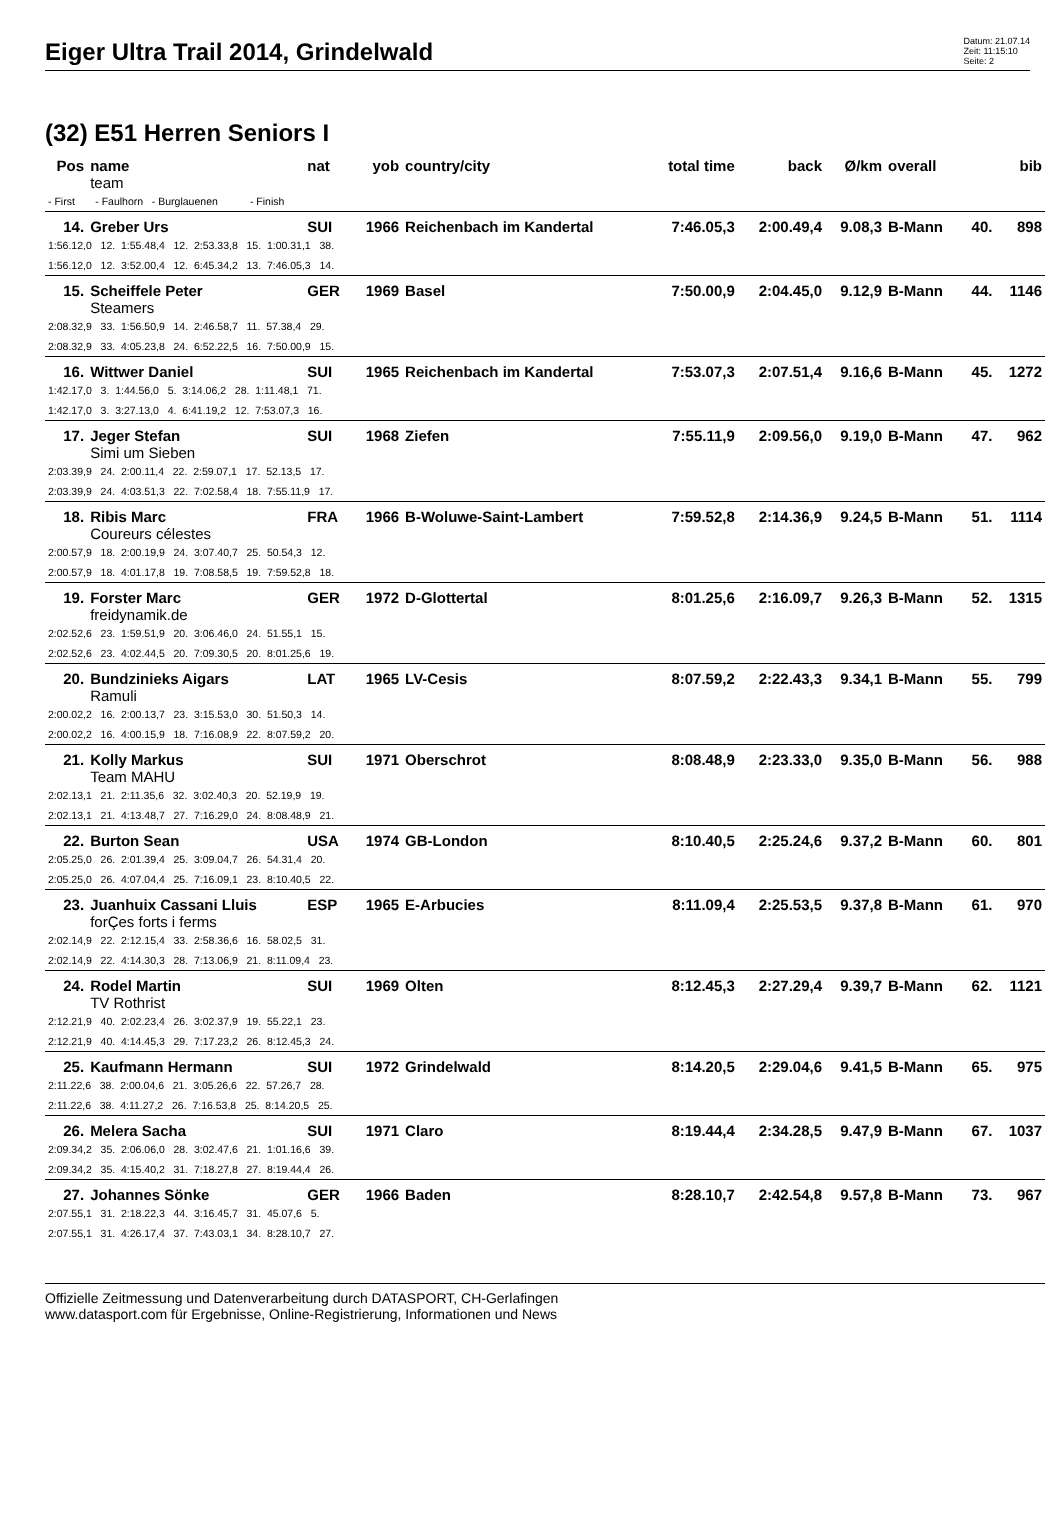Eiger Ultra Trail 2014, Grindelwald
Datum: 21.07.14
Zeit: 11:15:10
Seite: 2
(32) E51 Herren Seniors I
| Pos | name | nat | yob | country/city | total time | back | Ø/km | overall | | bib |
| --- | --- | --- | --- | --- | --- | --- | --- | --- | --- | --- |
| | team | | | | | | | | | |
| - First - Faulhorn - Burglauenen - Finish | | | | | | | | | | |
| 14. | Greber Urs | SUI | 1966 | Reichenbach im Kandertal | 7:46.05,3 | 2:00.49,4 | 9.08,3 | B-Mann | 40. | 898 |
| 1:56.12,0 12. 1:55.48,4 12. 2:53.33,8 15. 1:00.31,1 38. | | | | | | | | | | |
| 1:56.12,0 12. 3:52.00,4 12. 6:45.34,2 13. 7:46.05,3 14. | | | | | | | | | | |
| 15. | Scheiffele Peter | GER | 1969 | Basel | 7:50.00,9 | 2:04.45,0 | 9.12,9 | B-Mann | 44. | 1146 |
| | Steamers | | | | | | | | | |
| 2:08.32,9 33. 1:56.50,9 14. 2:46.58,7 11. 57.38,4 29. | | | | | | | | | | |
| 2:08.32,9 33. 4:05.23,8 24. 6:52.22,5 16. 7:50.00,9 15. | | | | | | | | | | |
| 16. | Wittwer Daniel | SUI | 1965 | Reichenbach im Kandertal | 7:53.07,3 | 2:07.51,4 | 9.16,6 | B-Mann | 45. | 1272 |
| 1:42.17,0 3. 1:44.56,0 5. 3:14.06,2 28. 1:11.48,1 71. | | | | | | | | | | |
| 1:42.17,0 3. 3:27.13,0 4. 6:41.19,2 12. 7:53.07,3 16. | | | | | | | | | | |
| 17. | Jeger Stefan | SUI | 1968 | Ziefen | 7:55.11,9 | 2:09.56,0 | 9.19,0 | B-Mann | 47. | 962 |
| | Simi um Sieben | | | | | | | | | |
| 2:03.39,9 24. 2:00.11,4 22. 2:59.07,1 17. 52.13,5 17. | | | | | | | | | | |
| 2:03.39,9 24. 4:03.51,3 22. 7:02.58,4 18. 7:55.11,9 17. | | | | | | | | | | |
| 18. | Ribis Marc | FRA | 1966 | B-Woluwe-Saint-Lambert | 7:59.52,8 | 2:14.36,9 | 9.24,5 | B-Mann | 51. | 1114 |
| | Coureurs célestes | | | | | | | | | |
| 2:00.57,9 18. 2:00.19,9 24. 3:07.40,7 25. 50.54,3 12. | | | | | | | | | | |
| 2:00.57,9 18. 4:01.17,8 19. 7:08.58,5 19. 7:59.52,8 18. | | | | | | | | | | |
| 19. | Forster Marc | GER | 1972 | D-Glottertal | 8:01.25,6 | 2:16.09,7 | 9.26,3 | B-Mann | 52. | 1315 |
| | freidynamik.de | | | | | | | | | |
| 2:02.52,6 23. 1:59.51,9 20. 3:06.46,0 24. 51.55,1 15. | | | | | | | | | | |
| 2:02.52,6 23. 4:02.44,5 20. 7:09.30,5 20. 8:01.25,6 19. | | | | | | | | | | |
| 20. | Bundzinieks Aigars | LAT | 1965 | LV-Cesis | 8:07.59,2 | 2:22.43,3 | 9.34,1 | B-Mann | 55. | 799 |
| | Ramuli | | | | | | | | | |
| 2:00.02,2 16. 2:00.13,7 23. 3:15.53,0 30. 51.50,3 14. | | | | | | | | | | |
| 2:00.02,2 16. 4:00.15,9 18. 7:16.08,9 22. 8:07.59,2 20. | | | | | | | | | | |
| 21. | Kolly Markus | SUI | 1971 | Oberschrot | 8:08.48,9 | 2:23.33,0 | 9.35,0 | B-Mann | 56. | 988 |
| | Team MAHU | | | | | | | | | |
| 2:02.13,1 21. 2:11.35,6 32. 3:02.40,3 20. 52.19,9 19. | | | | | | | | | | |
| 2:02.13,1 21. 4:13.48,7 27. 7:16.29,0 24. 8:08.48,9 21. | | | | | | | | | | |
| 22. | Burton Sean | USA | 1974 | GB-London | 8:10.40,5 | 2:25.24,6 | 9.37,2 | B-Mann | 60. | 801 |
| 2:05.25,0 26. 2:01.39,4 25. 3:09.04,7 26. 54.31,4 20. | | | | | | | | | | |
| 2:05.25,0 26. 4:07.04,4 25. 7:16.09,1 23. 8:10.40,5 22. | | | | | | | | | | |
| 23. | Juanhuix Cassani Lluis | ESP | 1965 | E-Arbucies | 8:11.09,4 | 2:25.53,5 | 9.37,8 | B-Mann | 61. | 970 |
| | forÇes forts i ferms | | | | | | | | | |
| 2:02.14,9 22. 2:12.15,4 33. 2:58.36,6 16. 58.02,5 31. | | | | | | | | | | |
| 2:02.14,9 22. 4:14.30,3 28. 7:13.06,9 21. 8:11.09,4 23. | | | | | | | | | | |
| 24. | Rodel Martin | SUI | 1969 | Olten | 8:12.45,3 | 2:27.29,4 | 9.39,7 | B-Mann | 62. | 1121 |
| | TV Rothrist | | | | | | | | | |
| 2:12.21,9 40. 2:02.23,4 26. 3:02.37,9 19. 55.22,1 23. | | | | | | | | | | |
| 2:12.21,9 40. 4:14.45,3 29. 7:17.23,2 26. 8:12.45,3 24. | | | | | | | | | | |
| 25. | Kaufmann Hermann | SUI | 1972 | Grindelwald | 8:14.20,5 | 2:29.04,6 | 9.41,5 | B-Mann | 65. | 975 |
| 2:11.22,6 38. 2:00.04,6 21. 3:05.26,6 22. 57.26,7 28. | | | | | | | | | | |
| 2:11.22,6 38. 4:11.27,2 26. 7:16.53,8 25. 8:14.20,5 25. | | | | | | | | | | |
| 26. | Melera Sacha | SUI | 1971 | Claro | 8:19.44,4 | 2:34.28,5 | 9.47,9 | B-Mann | 67. | 1037 |
| 2:09.34,2 35. 2:06.06,0 28. 3:02.47,6 21. 1:01.16,6 39. | | | | | | | | | | |
| 2:09.34,2 35. 4:15.40,2 31. 7:18.27,8 27. 8:19.44,4 26. | | | | | | | | | | |
| 27. | Johannes Sönke | GER | 1966 | Baden | 8:28.10,7 | 2:42.54,8 | 9.57,8 | B-Mann | 73. | 967 |
| 2:07.55,1 31. 2:18.22,3 44. 3:16.45,7 31. 45.07,6 5. | | | | | | | | | | |
| 2:07.55,1 31. 4:26.17,4 37. 7:43.03,1 34. 8:28.10,7 27. | | | | | | | | | | |
Offizielle Zeitmessung und Datenverarbeitung durch DATASPORT, CH-Gerlafingen
www.datasport.com für Ergebnisse, Online-Registrierung, Informationen und News